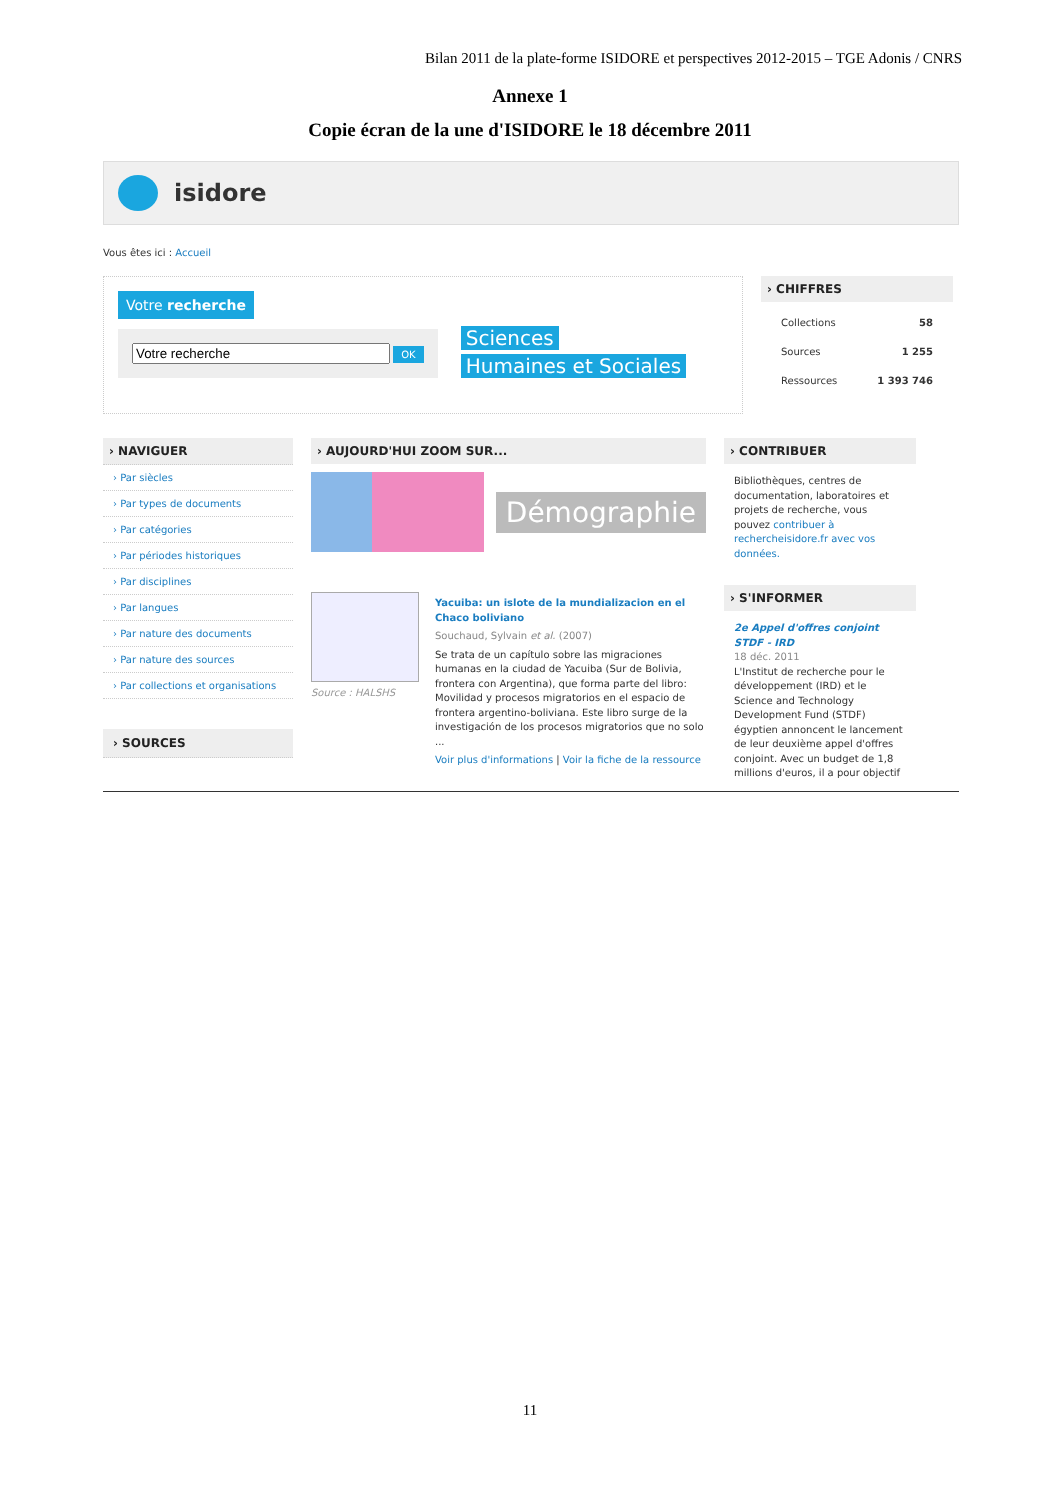Bilan 2011 de la plate-forme ISIDORE et perspectives 2012-2015 – TGE Adonis / CNRS
Annexe 1
Copie écran de la une d'ISIDORE le 18 décembre 2011
isidore
Vous êtes ici : Accueil
Votre recherche
OK
Sciences
Humaines et Sociales
› CHIFFRES
Collections 58
Sources 1 255
Ressources 1 393 746
› NAVIGUER
› Par siècles
› Par types de documents
› Par catégories
› Par périodes historiques
› Par disciplines
› Par langues
› Par nature des documents
› Par nature des sources
› Par collections et organisations
› SOURCES
› AUJOURD'HUI ZOOM SUR...
Démographie
Source : HALSHS Yacuiba: un islote de la mundializacion en el Chaco boliviano
Souchaud, Sylvain et al. (2007)
Se trata de un capítulo sobre las migraciones humanas en la ciudad de Yacuiba (Sur de Bolivia, frontera con Argentina), que forma parte del libro: Movilidad y procesos migratorios en el espacio de frontera argentino-boliviana. Este libro surge de la investigación de los procesos migratorios que no solo ...
Voir plus d'informations | Voir la fiche de la ressource
› CONTRIBUER
Bibliothèques, centres de documentation, laboratoires et projets de recherche, vous pouvez contribuer à rechercheisidore.fr avec vos données.
› S'INFORMER
2e Appel d'offres conjoint STDF - IRD
18 déc. 2011
L'Institut de recherche pour le développement (IRD) et le Science and Technology Development Fund (STDF) égyptien annoncent le lancement de leur deuxième appel d'offres conjoint. Avec un budget de 1,8 millions d'euros, il a pour objectif
11